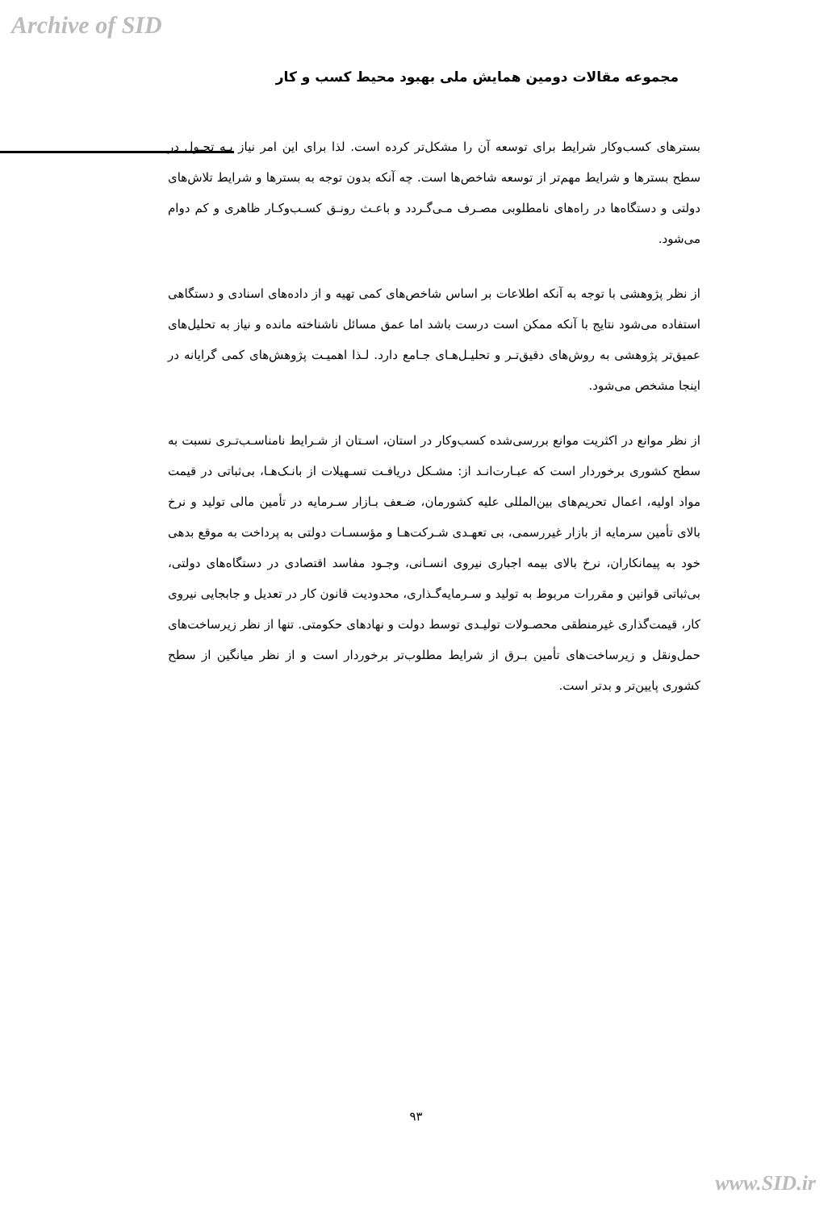Archive of SID
مجموعه مقالات دومین همایش ملی بهبود محیط کسب و کار
بسترهای کسب‌وکار شرایط برای توسعه آن را مشکل‌تر کرده است. لذا برای این امر نیاز بـه تحـول در سطح بسترها و شرایط مهم‌تر از توسعه شاخص‌ها است. چه آنکه بدون توجه به بسترها و شرایط تلاش‌های دولتی و دستگاه‌ها در راه‌های نامطلوبی مصـرف مـی‌گـردد و باعـث رونـق کسـب‌وکـار ظاهری و کم دوام می‌شود.
از نظر پژوهشی با توجه به آنکه اطلاعات بر اساس شاخص‌های کمی تهیه و از داده‌های اسنادی و دستگاهی استفاده می‌شود نتایج با آنکه ممکن است درست باشد اما عمق مسائل ناشناخته مانده و نیاز به تحلیل‌های عمیق‌تر پژوهشی به روش‌های دقیق‌تـر و تحلیـل‌هـای جـامع دارد. لـذا اهمیـت پژوهش‌های کمی گرایانه در اینجا مشخص می‌شود.
از نظر موانع در اکثریت موانع بررسی‌شده کسب‌وکار در استان، اسـتان از شـرایط نامناسـب‌تـری نسبت به سطح کشوری برخوردار است که عبـارت‌انـد از: مشـکل دریافـت تسـهیلات از بانـک‌هـا، بی‌ثباتی در قیمت مواد اولیه، اعمال تحریم‌های بین‌المللی علیه کشورمان، ضـعف بـازار سـرمایه در تأمین مالی تولید و نرخ بالای تأمین سرمایه از بازار غیررسمی، بی تعهـدی شـرکت‌هـا و مؤسسـات دولتی به پرداخت به موقع بدهی خود به پیمانکاران، نرخ بالای بیمه اجباری نیروی انسـانی، وجـود مفاسد اقتصادی در دستگاه‌های دولتی، بی‌ثباتی قوانین و مقررات مربوط به تولید و سـرمایه‌گـذاری، محدودیت قانون کار در تعدیل و جابجایی نیروی کار، قیمت‌گذاری غیرمنطقی محصـولات تولیـدی توسط دولت و نهادهای حکومتی. تنها از نظر زیرساخت‌های حمل‌ونقل و زیرساخت‌های تأمین بـرق از شرایط مطلوب‌تر برخوردار است و از نظر میانگین از سطح کشوری پایین‌تر و بدتر است.
۹۳
www.SID.ir